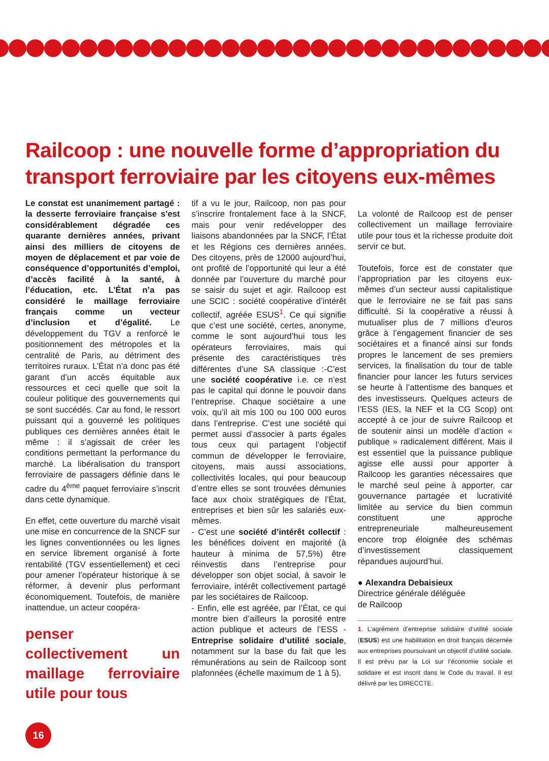Railcoop : une nouvelle forme d’appropriation du transport ferroviaire par les citoyens eux-mêmes
Le constat est unanimement partagé : la desserte ferroviaire française s’est considérablement dégradée ces quarante dernières années, privant ainsi des milliers de citoyens de moyen de déplacement et par voie de conséquence d’opportunités d’emploi, d’accès facilité à la santé, à l’éducation, etc. L’État n’a pas considéré le maillage ferroviaire français comme un vecteur d’inclusion et d’égalité. Le développement du TGV a renforcé le positionnement des métropoles et la centralité de Paris, au détriment des territoires ruraux. L’État n’a donc pas été garant d’un accès équitable aux ressources et ceci quelle que soit la couleur politique des gouvernements qui se sont succédés. Car au fond, le ressort puissant qui a gouverné les politiques publiques ces dernières années était le même : il s’agissait de créer les conditions permettant la performance du marché. La libéralisation du transport ferroviaire de passagers définie dans le cadre du 4<sup>ème</sup> paquet ferroviaire s’inscrit dans cette dynamique.
En effet, cette ouverture du marché visait une mise en concurrence de la SNCF sur les lignes conventionnées ou les lignes en service librement organisé à forte rentabilité (TGV essentiellement) et ceci pour amener l’opérateur historique à se réformer, à devenir plus performant économiquement. Toutefois, de manière inattendue, un acteur coopéra-
penser collectivement un maillage ferroviaire utile pour tous
tif a vu le jour, Railcoop, non pas pour s’inscrire frontalement face à la SNCF, mais pour venir redévelopper des liaisons abandonnées par la SNCF, l’État et les Régions ces dernières années. Des citoyens, près de 12000 aujourd’hui, ont profité de l’opportunité qui leur a été donnée par l’ouverture du marché pour se saisir du sujet et agir. Railcoop est une SCIC : société coopérative d’intérêt collectif, agréée ESUS<sup>1</sup>. Ce qui signifie que c’est une société, certes, anonyme, comme le sont aujourd’hui tous les opérateurs ferroviaires, mais qui présente des caractéristiques très différentes d’une SA classique :-C’est une société coopérative i.e. ce n’est pas le capital qui donne le pouvoir dans l’entreprise. Chaque sociétaire a une voix, qu’il ait mis 100 ou 100 000 euros dans l’entreprise. C’est une société qui permet aussi d’associer à parts égales tous ceux qui partagent l’objectif commun de développer le ferroviaire, citoyens, mais aussi associations, collectivités locales, qui pour beaucoup d’entre elles se sont trouvées démunies face aux choix stratégiques de l’État, entreprises et bien sûr les salariés eux-mêmes.
- C’est une société d’intérêt collectif : les bénéfices doivent en majorité (à hauteur à minima de 57,5%) être réinvestis dans l’entreprise pour développer son objet social, à savoir le ferroviaire, intérêt collectivement partagé par les sociétaires de Railcoop.
- Enfin, elle est agréée, par l’État, ce qui montre bien d’ailleurs la porosité entre action publique et acteurs de l’ESS - Entreprise solidaire d’utilité sociale, notamment sur la base du fait que les rémunérations au sein de Railcoop sont plafonnées (échelle maximum de 1 à 5).
La volonté de Railcoop est de penser collectivement un maillage ferroviaire utile pour tous et la richesse produite doit servir ce but.
Toutefois, force est de constater que l’appropriation par les citoyens eux-mêmes d’un secteur aussi capitalistique que le ferroviaire ne se fait pas sans difficulté. Si la coopérative a réussi à mutualiser plus de 7 millions d’euros grâce à l’engagement financier de ses sociétaires et a financé ainsi sur fonds propres le lancement de ses premiers services, la finalisation du tour de table financier pour lancer les futurs services se heurte à l’attentisme des banques et des investisseurs. Quelques acteurs de l’ESS (IES, la NEF et la CG Scop) ont accepté à ce jour de suivre Railcoop et de soutenir ainsi un modèle d’action « publique » radicalement différent. Mais il est essentiel que la puissance publique agisse elle aussi pour apporter à Railcoop les garanties nécessaires que le marché seul peine à apporter, car gouvernance partagée et lucrativité limitée au service du bien commun constituent une approche entrepreneuriale malheureusement encore trop éloignée des schémas d’investissement classiquement répandues aujourd’hui.
● Alexandra Debaisieux
Directrice générale déléguée
de Railcoop
1. L’agrément d’entreprise solidaire d’utilité sociale (ESUS) est une habilitation en droit français décernée aux entreprises poursuivant un objectif d’utilité sociale. Il est prévu par la Loi sur l’économie sociale et solidaire et est inscrit dans le Code du travail. Il est délivré par les DIRECCTE.
16